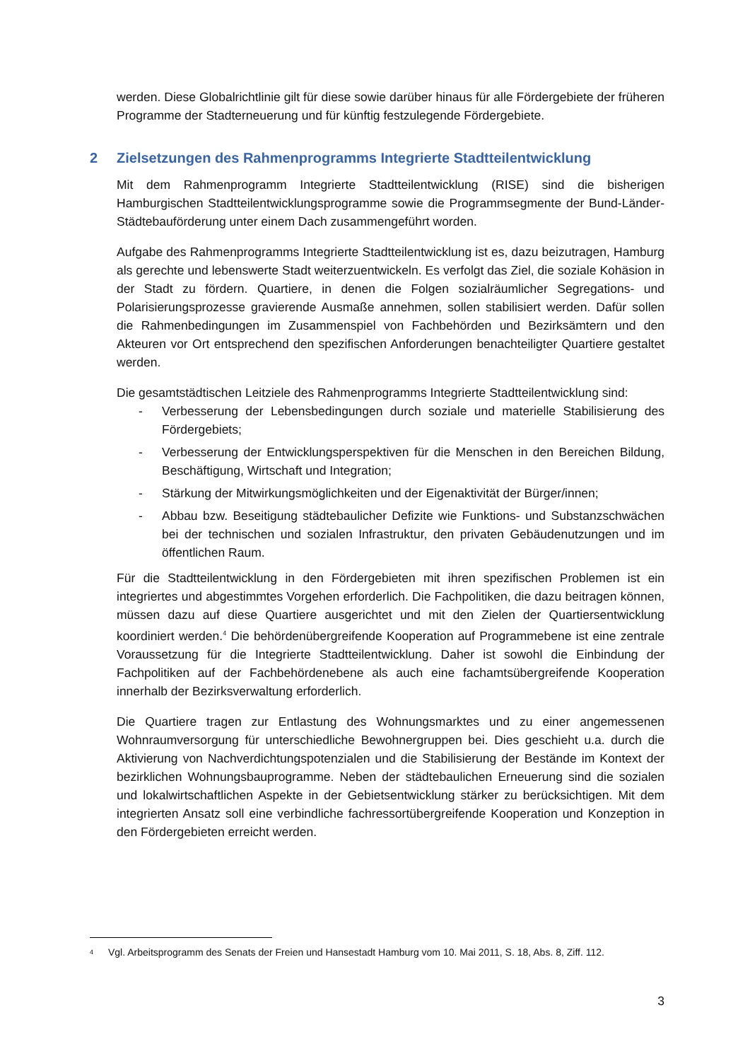werden. Diese Globalrichtlinie gilt für diese sowie darüber hinaus für alle Fördergebiete der früheren Programme der Stadterneuerung und für künftig festzulegende Fördergebiete.
2 Zielsetzungen des Rahmenprogramms Integrierte Stadtteilentwicklung
Mit dem Rahmenprogramm Integrierte Stadtteilentwicklung (RISE) sind die bisherigen Hamburgischen Stadtteilentwicklungsprogramme sowie die Programmsegmente der Bund-Länder-Städtebauförderung unter einem Dach zusammengeführt worden.
Aufgabe des Rahmenprogramms Integrierte Stadtteilentwicklung ist es, dazu beizutragen, Hamburg als gerechte und lebenswerte Stadt weiterzuentwickeln. Es verfolgt das Ziel, die soziale Kohäsion in der Stadt zu fördern. Quartiere, in denen die Folgen sozialräumlicher Segregations- und Polarisierungsprozesse gravierende Ausmaße annehmen, sollen stabilisiert werden. Dafür sollen die Rahmenbedingungen im Zusammenspiel von Fachbehörden und Bezirksämtern und den Akteuren vor Ort entsprechend den spezifischen Anforderungen benachteiligter Quartiere gestaltet werden.
Die gesamtstädtischen Leitziele des Rahmenprogramms Integrierte Stadtteilentwicklung sind:
- Verbesserung der Lebensbedingungen durch soziale und materielle Stabilisierung des Fördergebiets;
- Verbesserung der Entwicklungsperspektiven für die Menschen in den Bereichen Bildung, Beschäftigung, Wirtschaft und Integration;
- Stärkung der Mitwirkungsmöglichkeiten und der Eigenaktivität der Bürger/innen;
- Abbau bzw. Beseitigung städtebaulicher Defizite wie Funktions- und Substanzschwächen bei der technischen und sozialen Infrastruktur, den privaten Gebäudenutzungen und im öffentlichen Raum.
Für die Stadtteilentwicklung in den Fördergebieten mit ihren spezifischen Problemen ist ein integriertes und abgestimmtes Vorgehen erforderlich. Die Fachpolitiken, die dazu beitragen können, müssen dazu auf diese Quartiere ausgerichtet und mit den Zielen der Quartiersentwicklung koordiniert werden.<sup>4</sup> Die behördenübergreifende Kooperation auf Programmebene ist eine zentrale Voraussetzung für die Integrierte Stadtteilentwicklung. Daher ist sowohl die Einbindung der Fachpolitiken auf der Fachbehördenebene als auch eine fachamtsübergreifende Kooperation innerhalb der Bezirksverwaltung erforderlich.
Die Quartiere tragen zur Entlastung des Wohnungsmarktes und zu einer angemessenen Wohnraumversorgung für unterschiedliche Bewohnergruppen bei. Dies geschieht u.a. durch die Aktivierung von Nachverdichtungspotenzialen und die Stabilisierung der Bestände im Kontext der bezirklichen Wohnungsbauprogramme. Neben der städtebaulichen Erneuerung sind die sozialen und lokalwirtschaftlichen Aspekte in der Gebietsentwicklung stärker zu berücksichtigen. Mit dem integrierten Ansatz soll eine verbindliche fachressortübergreifende Kooperation und Konzeption in den Fördergebieten erreicht werden.
<sup>4</sup> Vgl. Arbeitsprogramm des Senats der Freien und Hansestadt Hamburg vom 10. Mai 2011, S. 18, Abs. 8, Ziff. 112.
3